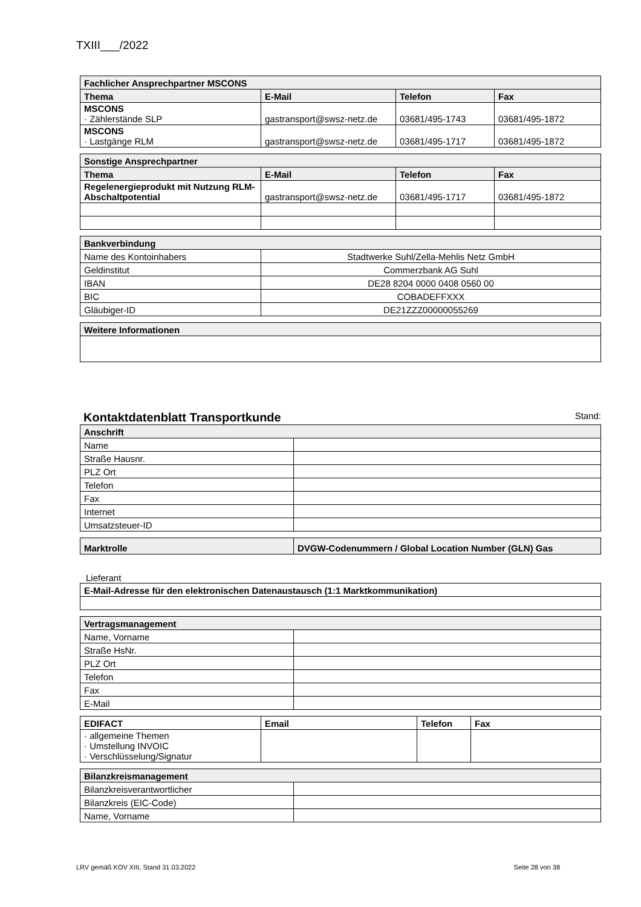TXIII___/2022
| Fachlicher Ansprechpartner MSCONS | | | |
| --- | --- | --- | --- |
| Thema | E-Mail | Telefon | Fax |
| MSCONS · Zählerstände SLP | gastransport@swsz-netz.de | 03681/495-1743 | 03681/495-1872 |
| MSCONS · Lastgänge RLM | gastransport@swsz-netz.de | 03681/495-1717 | 03681/495-1872 |
| Sonstige Ansprechpartner | | | |
| --- | --- | --- | --- |
| Thema | E-Mail | Telefon | Fax |
| Regelenergieprodukt mit Nutzung RLM-Abschaltpotential | gastransport@swsz-netz.de | 03681/495-1717 | 03681/495-1872 |
| Bankverbindung | |
| --- | --- |
| Name des Kontoinhabers | Stadtwerke Suhl/Zella-Mehlis Netz GmbH |
| Geldinstitut | Commerzbank AG Suhl |
| IBAN | DE28 8204 0000 0408 0560 00 |
| BIC | COBADEFFXXX |
| Gläubiger-ID | DE21ZZZ00000055269 |
| Weitere Informationen |
| --- |
Kontaktdatenblatt Transportkunde Stand:
| Anschrift | |
| --- | --- |
| Name | |
| Straße Hausnr. | |
| PLZ Ort | |
| Telefon | |
| Fax | |
| Internet | |
| Umsatzsteuer-ID | |
| Marktrolle | DVGW-Codenummern / Global Location Number (GLN) Gas |
| --- | --- |
Lieferant
| E-Mail-Adresse für den elektronischen Datenaustausch (1:1 Marktkommunikation) |
| --- |
| Vertragsmanagement | |
| --- | --- |
| Name, Vorname | |
| Straße HsNr. | |
| PLZ Ort | |
| Telefon | |
| Fax | |
| E-Mail | |
| EDIFACT | Email | Telefon | Fax |
| --- | --- | --- | --- |
| · allgemeine Themen · Umstellung INVOIC · Verschlüsselung/Signatur | | | |
| Bilanzkreismanagement | |
| --- | --- |
| Bilanzkreisverantwortlicher | |
| Bilanzkreis (EIC-Code) | |
| Name, Vorname | |
LRV gemäß KOV XIII, Stand 31.03.2022 Seite 28 von 38